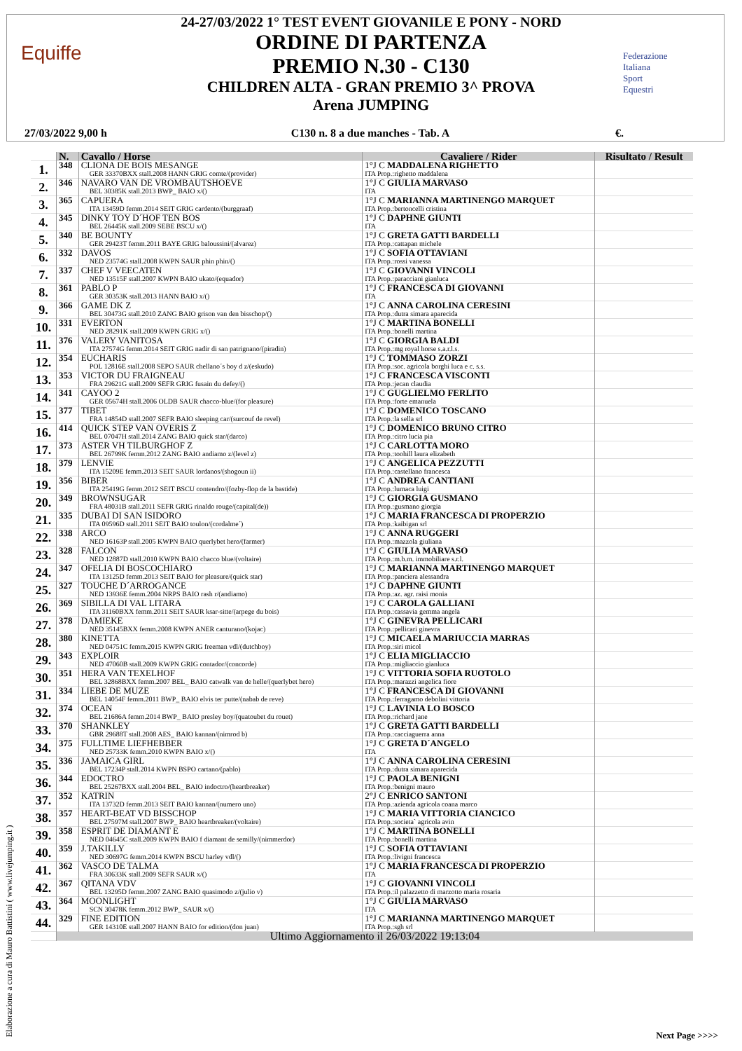Equiffe
24-27/03/2022 1° TEST EVENT GIOVANILE E PONY - NORD
ORDINE DI PARTENZA
PREMIO N.30 - C130
CHILDREN ALTA - GRAN PREMIO 3^ PROVA
Arena JUMPING
Federazione
Italiana
Sport
Equestri
27/03/2022 9,00 h C130 n. 8 a due manches - Tab. A €.
| | N. | Cavallo / Horse | Cavaliere / Rider | Risultato / Result |
| --- | --- | --- | --- | --- |
| 1. | 348 | CLIONA DE BOIS MESANGE GER 33370BXX stall.2008 HANN GRIG comte/(provider) | 1°J C MADDALENA RIGHETTO ITA Prop.:righetto maddalena | |
| 2. | 346 | NAVARO VAN DE VROMBAUTSHOEVE BEL 30385K stall.2013 BWP_ BAIO x/() | 1°J C GIULIA MARVASO ITA | |
| 3. | 365 | CAPUERA ITA 13459D femm.2014 SEIT GRIG cardento/(burggraaf) | 1°J C MARIANNA MARTINENGO MARQUET ITA Prop.:bertoncelli cristina | |
| 4. | 345 | DINKY TOY D´HOF TEN BOS BEL 26445K stall.2009 SEBE BSCU x/() | 1°J C DAPHNE GIUNTI ITA | |
| 5. | 340 | BE BOUNTY GER 29423T femm.2011 BAYE GRIG baloussini/(alvarez) | 1°J C GRETA GATTI BARDELLI ITA Prop.:cattapan michele | |
| 6. | 332 | DAVOS NED 23574G stall.2008 KWPN SAUR phin phin/() | 1°J C SOFIA OTTAVIANI ITA Prop.:rossi vanessa | |
| 7. | 337 | CHEF V VEECATEN NED 13515F stall.2007 KWPN BAIO ukato/(equador) | 1°J C GIOVANNI VINCOLI ITA Prop.:paracciani gianluca | |
| 8. | 361 | PABLO P GER 30353K stall.2013 HANN BAIO x/() | 1°J C FRANCESCA DI GIOVANNI ITA | |
| 9. | 366 | GAME DK Z BEL 30473G stall.2010 ZANG BAIO grison van den bisschop/() | 1°J C ANNA CAROLINA CERESINI ITA Prop.:dutra simara aparecida | |
| 10. | 331 | EVERTON NED 28291K stall.2009 KWPN GRIG x/() | 1°J C MARTINA BONELLI ITA Prop.:bonelli martina | |
| 11. | 376 | VALERY VANITOSA ITA 27574G femm.2014 SEIT GRIG nadir di san patrignano/(piradin) | 1°J C GIORGIA BALDI ITA Prop.:mg royal horse s.a.r.l.s. | |
| 12. | 354 | EUCHARIS POL 12816E stall.2008 SEPO SAUR chellano´s boy d z/(eskudo) | 1°J C TOMMASO ZORZI ITA Prop.:soc. agricola borghi luca e c. s.s. | |
| 13. | 353 | VICTOR DU FRAIGNEAU FRA 29621G stall.2009 SEFR GRIG fusain du defey/() | 1°J C FRANCESCA VISCONTI ITA Prop.:jecan claudia | |
| 14. | 341 | CAYOO 2 GER 05674H stall.2006 OLDB SAUR chacco-blue/(for pleasure) | 1°J C GUGLIELMO FERLITO ITA Prop.:forte emanuela | |
| 15. | 377 | TIBET FRA 14854D stall.2007 SEFR BAIO sleeping car/(surcouf de revel) | 1°J C DOMENICO TOSCANO ITA Prop.:la sella srl | |
| 16. | 414 | QUICK STEP VAN OVERIS Z BEL 07047H stall.2014 ZANG BAIO quick star/(darco) | 1°J C DOMENICO BRUNO CITRO ITA Prop.:citro lucia pia | |
| 17. | 373 | ASTER VH TILBURGHOF Z BEL 26799K femm.2012 ZANG BAIO andiamo z/(level z) | 1°J C CARLOTTA MORO ITA Prop.:toohill laura elizabeth | |
| 18. | 379 | LENVIE ITA 15209E femm.2013 SEIT SAUR lordanos/(shogoun ii) | 1°J C ANGELICA PEZZUTTI ITA Prop.:castellano francesca | |
| 19. | 356 | BIBER ITA 25419G femm.2012 SEIT BSCU contendro/(fozby-flop de la bastide) | 1°J C ANDREA CANTIANI ITA Prop.:lumaca luigi | |
| 20. | 349 | BROWNSUGAR FRA 48031B stall.2011 SEFR GRIG rinaldo rouge/(capital(de)) | 1°J C GIORGIA GUSMANO ITA Prop.:gusmano giorgia | |
| 21. | 335 | DUBAI DI SAN ISIDORO ITA 09596D stall.2011 SEIT BAIO toulon/(cordalme´) | 1°J C MARIA FRANCESCA DI PROPERZIO ITA Prop.:kaibigan srl | |
| 22. | 338 | ARCO NED 16163P stall.2005 KWPN BAIO querlybet hero/(farmer) | 1°J C ANNA RUGGERI ITA Prop.:mazzola giuliana | |
| 23. | 328 | FALCON NED 12887D stall.2010 KWPN BAIO chacco blue/(voltaire) | 1°J C GIULIA MARVASO ITA Prop.:m.b.m. immobiliare s.r.l. | |
| 24. | 347 | OFELIA DI BOSCOCHIARO ITA 13125D femm.2013 SEIT BAIO for pleasure/(quick star) | 1°J C MARIANNA MARTINENGO MARQUET ITA Prop.:panciera alessandra | |
| 25. | 327 | TOUCHE D´ARROGANCE NED 13936E femm.2004 NRPS BAIO rash r/(andiamo) | 1°J C DAPHNE GIUNTI ITA Prop.:az. agr. raisi monia | |
| 26. | 369 | SIBILLA DI VAL LITARA ITA 31160BXX femm.2011 SEIT SAUR ksar-sitte/(arpege du bois) | 1°J C CAROLA GALLIANI ITA Prop.:cassavia gemma angela | |
| 27. | 378 | DAMIEKE NED 35145BXX femm.2008 KWPN ANER canturano/(kojac) | 1°J C GINEVRA PELLICARI ITA Prop.:pellicari ginevra | |
| 28. | 380 | KINETTA NED 04751C femm.2015 KWPN GRIG freeman vdl/(dutchboy) | 1°J C MICAELA MARIUCCIA MARRAS ITA Prop.:siri micol | |
| 29. | 343 | EXPLOIR NED 47060B stall.2009 KWPN GRIG contador/(concorde) | 1°J C ELIA MIGLIACCIO ITA Prop.:migliaccio gianluca | |
| 30. | 351 | HERA VAN TEXELHOF BEL 32868BXX femm.2007 BEL_ BAIO catwalk van de helle/(querlybet hero) | 1°J C VITTORIA SOFIA RUOTOLO ITA Prop.:marazzi angelica fiore | |
| 31. | 334 | LIEBE DE MUZE BEL 14054F femm.2011 BWP_ BAIO elvis ter putte/(nabab de reve) | 1°J C FRANCESCA DI GIOVANNI ITA Prop.:ferragamo debolini vittoria | |
| 32. | 374 | OCEAN BEL 21686A femm.2014 BWP_ BAIO presley boy/(quatoubet du rouet) | 1°J C LAVINIA LO BOSCO ITA Prop.:richard jane | |
| 33. | 370 | SHANKLEY GBR 29688T stall.2008 AES_ BAIO kannan/(nimrod b) | 1°J C GRETA GATTI BARDELLI ITA Prop.:cacciaguerra anna | |
| 34. | 375 | FULLTIME LIEFHEBBER NED 25733K femm.2010 KWPN BAIO x/() | 1°J C GRETA D´ANGELO ITA | |
| 35. | 336 | JAMAICA GIRL BEL 17234P stall.2014 KWPN BSPO cartano/(pablo) | 1°J C ANNA CAROLINA CERESINI ITA Prop.:dutra simara aparecida | |
| 36. | 344 | EDOCTRO BEL 25267BXX stall.2004 BEL_ BAIO indoctro/(heartbreaker) | 1°J C PAOLA BENIGNI ITA Prop.:benigni mauro | |
| 37. | 352 | KATRIN ITA 13732D femm.2013 SEIT BAIO kannan/(numero uno) | 2°J C ENRICO SANTONI ITA Prop.:azienda agricola coana marco | |
| 38. | 357 | HEART-BEAT VD BISSCHOP BEL 27597M stall.2007 BWP_ BAIO heartbreaker/(voltaire) | 1°J C MARIA VITTORIA CIANCICO ITA Prop.:societa` agricola avin | |
| 39. | 358 | ESPRIT DE DIAMANT E NED 04645C stall.2009 KWPN BAIO f diamant de semilly/(nimmerdor) | 1°J C MARTINA BONELLI ITA Prop.:bonelli martina | |
| 40. | 359 | J.TAKILLY NED 30697G femm.2014 KWPN BSCU harley vdl/() | 1°J C SOFIA OTTAVIANI ITA Prop.:livigni francesca | |
| 41. | 362 | VASCO DE TALMA FRA 30633K stall.2009 SEFR SAUR x/() | 1°J C MARIA FRANCESCA DI PROPERZIO ITA | |
| 42. | 367 | QITANA VDV BEL 13295D femm.2007 ZANG BAIO quasimodo z/(julio v) | 1°J C GIOVANNI VINCOLI ITA Prop.:il palazzetto di marzotto maria rosaria | |
| 43. | 364 | MOONLIGHT SCN 30478K femm.2012 BWP_ SAUR x/() | 1°J C GIULIA MARVASO ITA | |
| 44. | 329 | FINE EDITION GER 14310E stall.2007 HANN BAIO for edition/(don juan) | 1°J C MARIANNA MARTINENGO MARQUET ITA Prop.:sgh srl | |
| | Ultimo Aggiornamento il 26/03/2022 19:13:04 | | | |
Elaborazione a cura di Mauro Battistini ( www.livejumping.it )
Next Page >>>>